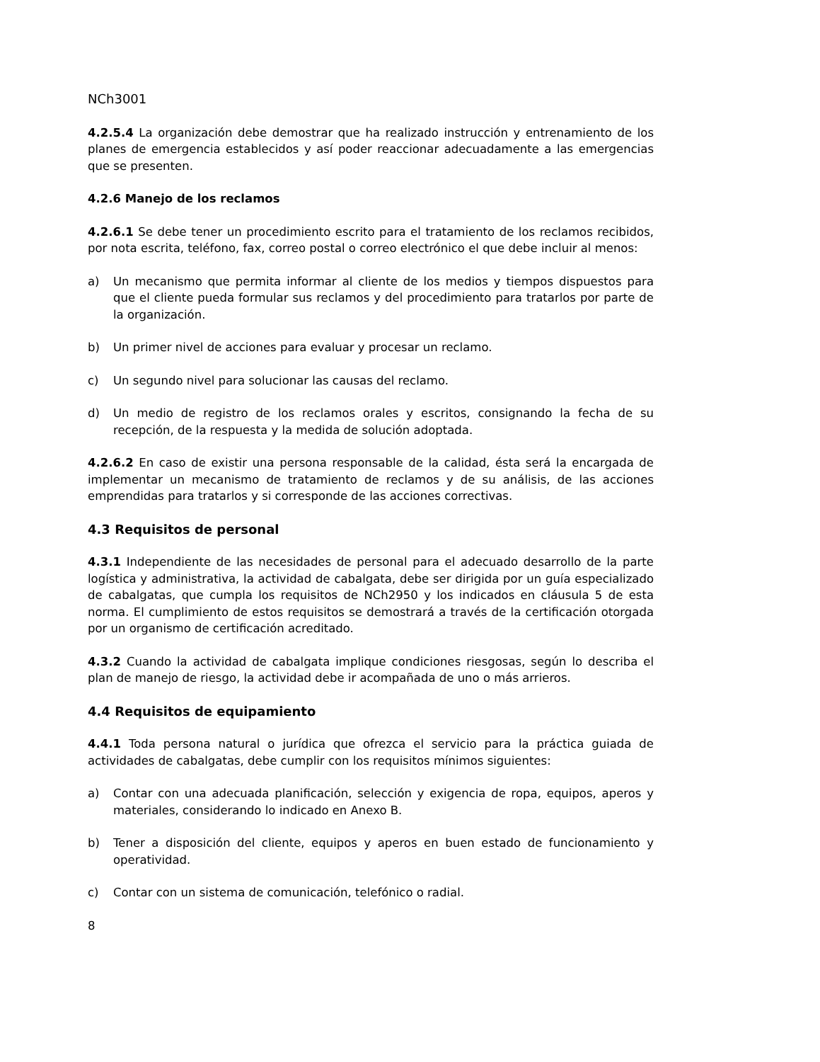NCh3001
4.2.5.4 La organización debe demostrar que ha realizado instrucción y entrenamiento de los planes de emergencia establecidos y así poder reaccionar adecuadamente a las emergencias que se presenten.
4.2.6 Manejo de los reclamos
4.2.6.1 Se debe tener un procedimiento escrito para el tratamiento de los reclamos recibidos, por nota escrita, teléfono, fax, correo postal o correo electrónico el que debe incluir al menos:
a) Un mecanismo que permita informar al cliente de los medios y tiempos dispuestos para que el cliente pueda formular sus reclamos y del procedimiento para tratarlos por parte de la organización.
b) Un primer nivel de acciones para evaluar y procesar un reclamo.
c) Un segundo nivel para solucionar las causas del reclamo.
d) Un medio de registro de los reclamos orales y escritos, consignando la fecha de su recepción, de la respuesta y la medida de solución adoptada.
4.2.6.2 En caso de existir una persona responsable de la calidad, ésta será la encargada de implementar un mecanismo de tratamiento de reclamos y de su análisis, de las acciones emprendidas para tratarlos y si corresponde de las acciones correctivas.
4.3 Requisitos de personal
4.3.1 Independiente de las necesidades de personal para el adecuado desarrollo de la parte logística y administrativa, la actividad de cabalgata, debe ser dirigida por un guía especializado de cabalgatas, que cumpla los requisitos de NCh2950 y los indicados en cláusula 5 de esta norma. El cumplimiento de estos requisitos se demostrará a través de la certificación otorgada por un organismo de certificación acreditado.
4.3.2 Cuando la actividad de cabalgata implique condiciones riesgosas, según lo describa el plan de manejo de riesgo, la actividad debe ir acompañada de uno o más arrieros.
4.4 Requisitos de equipamiento
4.4.1 Toda persona natural o jurídica que ofrezca el servicio para la práctica guiada de actividades de cabalgatas, debe cumplir con los requisitos mínimos siguientes:
a) Contar con una adecuada planificación, selección y exigencia de ropa, equipos, aperos y materiales, considerando lo indicado en Anexo B.
b) Tener a disposición del cliente, equipos y aperos en buen estado de funcionamiento y operatividad.
c) Contar con un sistema de comunicación, telefónico o radial.
8